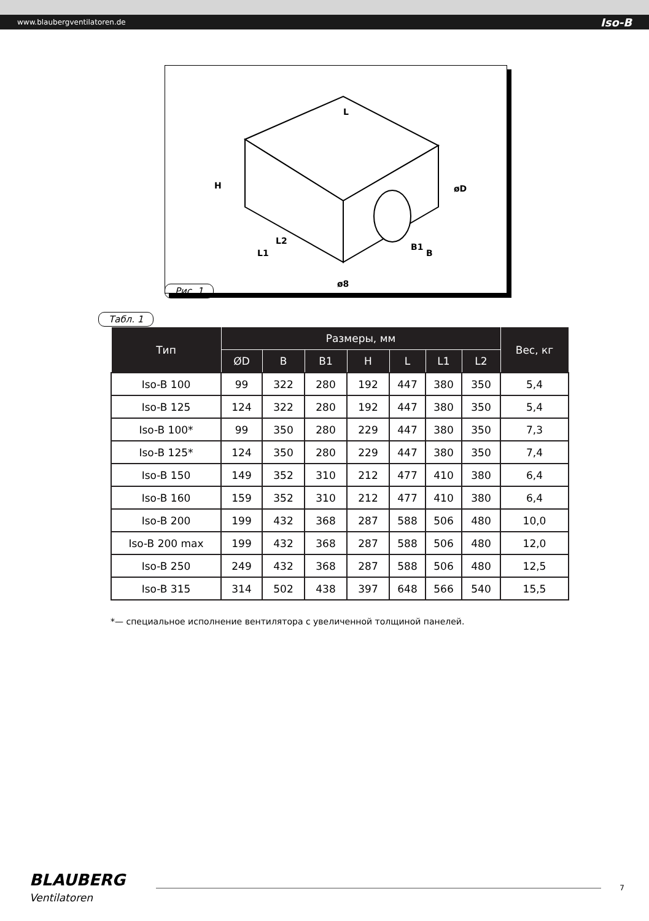www.blaubergventilatoren.de Iso-B
H
L
L2
L1
B1
B
øD
ø8
Рис. 1
Табл. 1
| Тип | Размеры, мм | | | | | | | Вес, кг |
| --- | --- | --- | --- | --- | --- | --- | --- | --- |
| | ØD | B | B1 | H | L | L1 | L2 | |
| Iso-B 100 | 99 | 322 | 280 | 192 | 447 | 380 | 350 | 5,4 |
| Iso-B 125 | 124 | 322 | 280 | 192 | 447 | 380 | 350 | 5,4 |
| Iso-B 100* | 99 | 350 | 280 | 229 | 447 | 380 | 350 | 7,3 |
| Iso-B 125* | 124 | 350 | 280 | 229 | 447 | 380 | 350 | 7,4 |
| Iso-B 150 | 149 | 352 | 310 | 212 | 477 | 410 | 380 | 6,4 |
| Iso-B 160 | 159 | 352 | 310 | 212 | 477 | 410 | 380 | 6,4 |
| Iso-B 200 | 199 | 432 | 368 | 287 | 588 | 506 | 480 | 10,0 |
| Iso-B 200 max | 199 | 432 | 368 | 287 | 588 | 506 | 480 | 12,0 |
| Iso-B 250 | 249 | 432 | 368 | 287 | 588 | 506 | 480 | 12,5 |
| Iso-B 315 | 314 | 502 | 438 | 397 | 648 | 566 | 540 | 15,5 |
*— специальное исполнение вентилятора с увеличенной толщиной панелей.
BLAUBERG
Ventilatoren
7